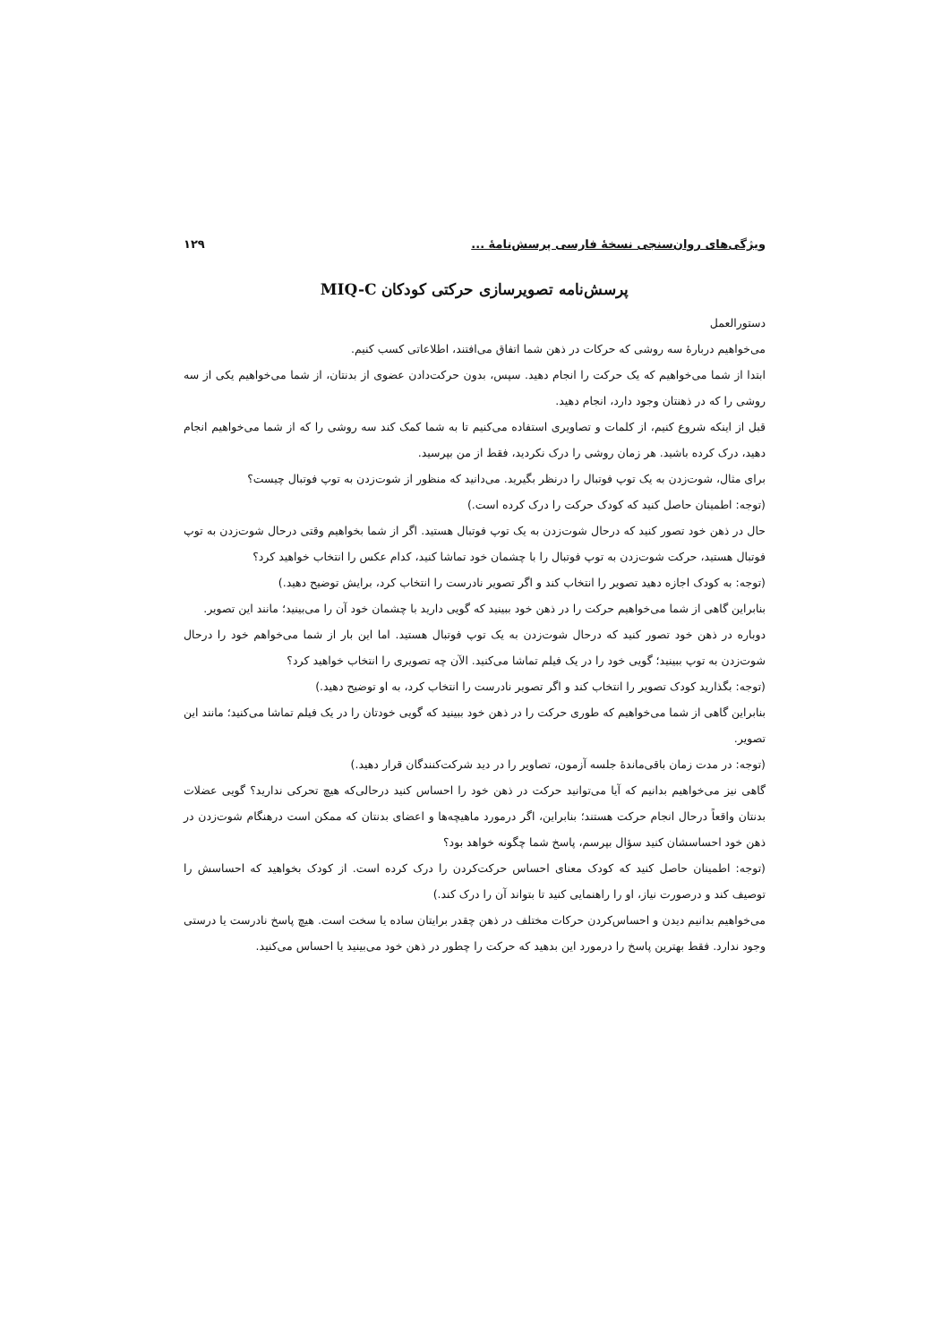ویژگی‌های روان‌سنجی نسخهٔ فارسی پرسش‌نامهٔ ... ۱۲۹
پرسش‌نامه تصویرسازی حرکتی کودکان MIQ-C
دستورالعمل
می‌خواهیم دربارهٔ سه روشی که حرکات در ذهن شما اتفاق می‌افتند، اطلاعاتی کسب کنیم.
ابتدا از شما می‌خواهیم که یک حرکت را انجام دهید. سپس، بدون حرکت‌دادن عضوی از بدنتان، از شما می‌خواهیم یکی از سه روشی را که در ذهنتان وجود دارد، انجام دهید.
قبل از اینکه شروع کنیم، از کلمات و تصاویری استفاده می‌کنیم تا به شما کمک کند سه روشی را که از شما می‌خواهیم انجام دهید، درک کرده باشید. هر زمان روشی را درک نکردید، فقط از من بپرسید.
برای مثال، شوت‌زدن به یک توپ فوتبال را درنظر بگیرید. می‌دانید که منظور از شوت‌زدن به توپ فوتبال چیست؟
(توجه: اطمینان حاصل کنید که کودک حرکت را درک کرده است.)
حال در ذهن خود تصور کنید که درحال شوت‌زدن به یک توپ فوتبال هستید. اگر از شما بخواهیم وقتی درحال شوت‌زدن به توپ فوتبال هستید، حرکت شوت‌زدن به توپ فوتبال را با چشمان خود تماشا کنید، کدام عکس را انتخاب خواهید کرد؟
(توجه: به کودک اجازه دهید تصویر را انتخاب کند و اگر تصویر نادرست را انتخاب کرد، برایش توضیح دهید.)
بنابراین گاهی از شما می‌خواهیم حرکت را در ذهن خود ببینید که گویی دارید با چشمان خود آن را می‌بینید؛ مانند این تصویر.
دوباره در ذهن خود تصور کنید که درحال شوت‌زدن به یک توپ فوتبال هستید. اما این بار از شما می‌خواهم خود را درحال شوت‌زدن به توپ ببینید؛ گویی خود را در یک فیلم تماشا می‌کنید. الآن چه تصویری را انتخاب خواهید کرد؟
(توجه: بگذارید کودک تصویر را انتخاب کند و اگر تصویر نادرست را انتخاب کرد، به او توضیح دهید.)
بنابراین گاهی از شما می‌خواهیم که طوری حرکت را در ذهن خود ببینید که گویی خودتان را در یک فیلم تماشا می‌کنید؛ مانند این تصویر.
(توجه: در مدت زمان باقی‌ماندهٔ جلسه آزمون، تصاویر را در دید شرکت‌کنندگان قرار دهید.)
گاهی نیز می‌خواهیم بدانیم که آیا می‌توانید حرکت در ذهن خود را احساس کنید درحالی‌که هیچ تحرکی ندارید؟ گویی عضلات بدنتان واقعاً درحال انجام حرکت هستند؛ بنابراین، اگر درمورد ماهیچه‌ها و اعضای بدنتان که ممکن است درهنگام شوت‌زدن در ذهن خود احساسشان کنید سؤال بپرسم، پاسخ شما چگونه خواهد بود؟
(توجه: اطمینان حاصل کنید که کودک معنای احساس حرکت‌کردن را درک کرده است. از کودک بخواهید که احساسش را توصیف کند و درصورت نیاز، او را راهنمایی کنید تا بتواند آن را درک کند.)
می‌خواهیم بدانیم دیدن و احساس‌کردن حرکات مختلف در ذهن چقدر برایتان ساده یا سخت است. هیچ پاسخ نادرست یا درستی وجود ندارد. فقط بهترین پاسخ را درمورد این بدهید که حرکت را چطور در ذهن خود می‌بینید یا احساس می‌کنید.